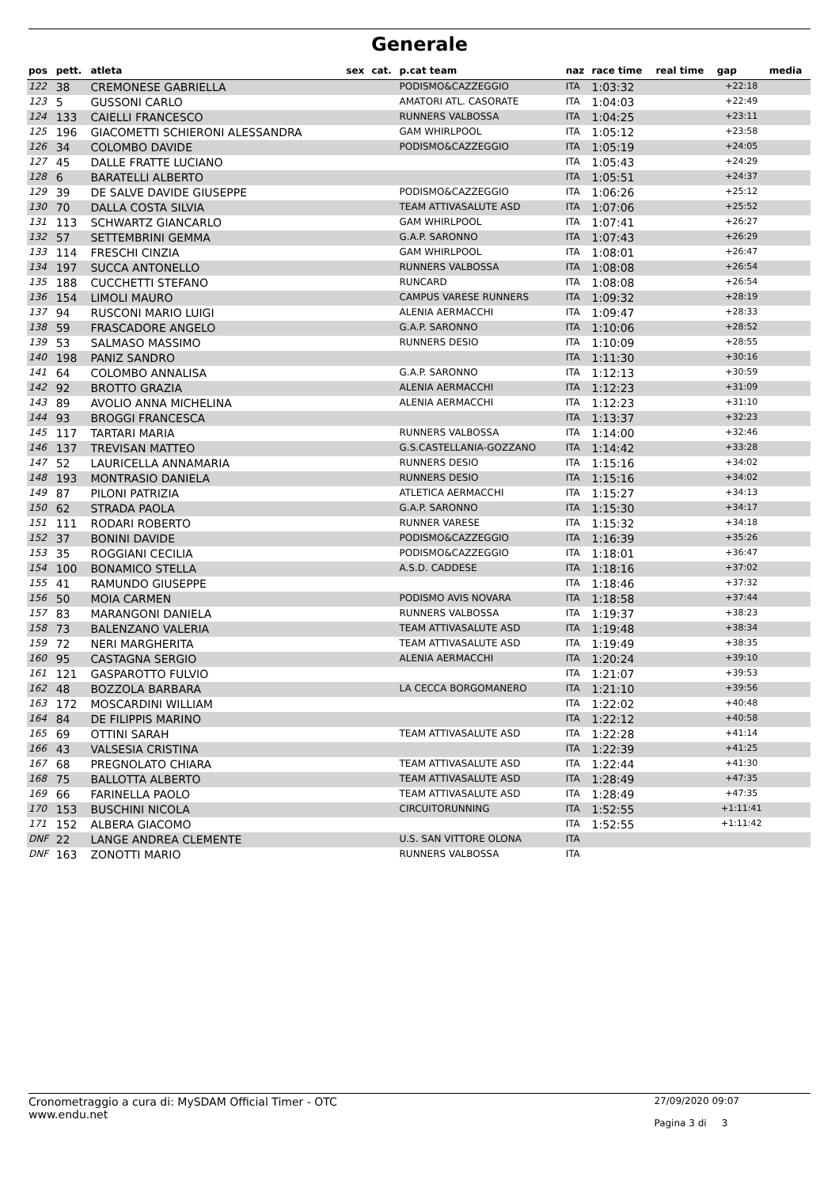Generale
| pos | pett. | atleta | sex | cat. | p.cat team | naz | race time | real time | gap | media |
| --- | --- | --- | --- | --- | --- | --- | --- | --- | --- | --- |
| 122 | 38 | CREMONESE GABRIELLA | | | PODISMO&CAZZEGGIO | ITA | 1:03:32 | | +22:18 | |
| 123 | 5 | GUSSONI CARLO | | | AMATORI ATL. CASORATE | ITA | 1:04:03 | | +22:49 | |
| 124 | 133 | CAIELLI FRANCESCO | | | RUNNERS VALBOSSA | ITA | 1:04:25 | | +23:11 | |
| 125 | 196 | GIACOMETTI SCHIERONI ALESSANDRA | | | GAM WHIRLPOOL | ITA | 1:05:12 | | +23:58 | |
| 126 | 34 | COLOMBO DAVIDE | | | PODISMO&CAZZEGGIO | ITA | 1:05:19 | | +24:05 | |
| 127 | 45 | DALLE FRATTE LUCIANO | | | | ITA | 1:05:43 | | +24:29 | |
| 128 | 6 | BARATELLI ALBERTO | | | | ITA | 1:05:51 | | +24:37 | |
| 129 | 39 | DE SALVE DAVIDE GIUSEPPE | | | PODISMO&CAZZEGGIO | ITA | 1:06:26 | | +25:12 | |
| 130 | 70 | DALLA COSTA SILVIA | | | TEAM ATTIVASALUTE ASD | ITA | 1:07:06 | | +25:52 | |
| 131 | 113 | SCHWARTZ GIANCARLO | | | GAM WHIRLPOOL | ITA | 1:07:41 | | +26:27 | |
| 132 | 57 | SETTEMBRINI GEMMA | | | G.A.P. SARONNO | ITA | 1:07:43 | | +26:29 | |
| 133 | 114 | FRESCHI CINZIA | | | GAM WHIRLPOOL | ITA | 1:08:01 | | +26:47 | |
| 134 | 197 | SUCCA ANTONELLO | | | RUNNERS VALBOSSA | ITA | 1:08:08 | | +26:54 | |
| 135 | 188 | CUCCHETTI STEFANO | | | RUNCARD | ITA | 1:08:08 | | +26:54 | |
| 136 | 154 | LIMOLI MAURO | | | CAMPUS VARESE RUNNERS | ITA | 1:09:32 | | +28:19 | |
| 137 | 94 | RUSCONI MARIO LUIGI | | | ALENIA AERMACCHI | ITA | 1:09:47 | | +28:33 | |
| 138 | 59 | FRASCADORE ANGELO | | | G.A.P. SARONNO | ITA | 1:10:06 | | +28:52 | |
| 139 | 53 | SALMASO MASSIMO | | | RUNNERS DESIO | ITA | 1:10:09 | | +28:55 | |
| 140 | 198 | PANIZ SANDRO | | | | ITA | 1:11:30 | | +30:16 | |
| 141 | 64 | COLOMBO ANNALISA | | | G.A.P. SARONNO | ITA | 1:12:13 | | +30:59 | |
| 142 | 92 | BROTTO GRAZIA | | | ALENIA AERMACCHI | ITA | 1:12:23 | | +31:09 | |
| 143 | 89 | AVOLIO ANNA MICHELINA | | | ALENIA AERMACCHI | ITA | 1:12:23 | | +31:10 | |
| 144 | 93 | BROGGI FRANCESCA | | | | ITA | 1:13:37 | | +32:23 | |
| 145 | 117 | TARTARI MARIA | | | RUNNERS VALBOSSA | ITA | 1:14:00 | | +32:46 | |
| 146 | 137 | TREVISAN MATTEO | | | G.S.CASTELLANIA-GOZZANO | ITA | 1:14:42 | | +33:28 | |
| 147 | 52 | LAURICELLA ANNAMARIA | | | RUNNERS DESIO | ITA | 1:15:16 | | +34:02 | |
| 148 | 193 | MONTRASIO DANIELA | | | RUNNERS DESIO | ITA | 1:15:16 | | +34:02 | |
| 149 | 87 | PILONI PATRIZIA | | | ATLETICA AERMACCHI | ITA | 1:15:27 | | +34:13 | |
| 150 | 62 | STRADA PAOLA | | | G.A.P. SARONNO | ITA | 1:15:30 | | +34:17 | |
| 151 | 111 | RODARI ROBERTO | | | RUNNER VARESE | ITA | 1:15:32 | | +34:18 | |
| 152 | 37 | BONINI DAVIDE | | | PODISMO&CAZZEGGIO | ITA | 1:16:39 | | +35:26 | |
| 153 | 35 | ROGGIANI CECILIA | | | PODISMO&CAZZEGGIO | ITA | 1:18:01 | | +36:47 | |
| 154 | 100 | BONAMICO STELLA | | | A.S.D. CADDESE | ITA | 1:18:16 | | +37:02 | |
| 155 | 41 | RAMUNDO GIUSEPPE | | | | ITA | 1:18:46 | | +37:32 | |
| 156 | 50 | MOIA CARMEN | | | PODISMO AVIS NOVARA | ITA | 1:18:58 | | +37:44 | |
| 157 | 83 | MARANGONI DANIELA | | | RUNNERS VALBOSSA | ITA | 1:19:37 | | +38:23 | |
| 158 | 73 | BALENZANO VALERIA | | | TEAM ATTIVASALUTE ASD | ITA | 1:19:48 | | +38:34 | |
| 159 | 72 | NERI MARGHERITA | | | TEAM ATTIVASALUTE ASD | ITA | 1:19:49 | | +38:35 | |
| 160 | 95 | CASTAGNA SERGIO | | | ALENIA AERMACCHI | ITA | 1:20:24 | | +39:10 | |
| 161 | 121 | GASPAROTTO FULVIO | | | | ITA | 1:21:07 | | +39:53 | |
| 162 | 48 | BOZZOLA BARBARA | | | LA CECCA BORGOMANERO | ITA | 1:21:10 | | +39:56 | |
| 163 | 172 | MOSCARDINI WILLIAM | | | | ITA | 1:22:02 | | +40:48 | |
| 164 | 84 | DE FILIPPIS MARINO | | | | ITA | 1:22:12 | | +40:58 | |
| 165 | 69 | OTTINI SARAH | | | TEAM ATTIVASALUTE ASD | ITA | 1:22:28 | | +41:14 | |
| 166 | 43 | VALSESIA CRISTINA | | | | ITA | 1:22:39 | | +41:25 | |
| 167 | 68 | PREGNOLATO CHIARA | | | TEAM ATTIVASALUTE ASD | ITA | 1:22:44 | | +41:30 | |
| 168 | 75 | BALLOTTA ALBERTO | | | TEAM ATTIVASALUTE ASD | ITA | 1:28:49 | | +47:35 | |
| 169 | 66 | FARINELLA PAOLO | | | TEAM ATTIVASALUTE ASD | ITA | 1:28:49 | | +47:35 | |
| 170 | 153 | BUSCHINI NICOLA | | | CIRCUITORUNNING | ITA | 1:52:55 | | +1:11:41 | |
| 171 | 152 | ALBERA GIACOMO | | | | ITA | 1:52:55 | | +1:11:42 | |
| DNF | 22 | LANGE ANDREA CLEMENTE | | | U.S. SAN VITTORE OLONA | ITA | | | | |
| DNF | 163 | ZONOTTI MARIO | | | RUNNERS VALBOSSA | ITA | | | | |
Cronometraggio a cura di: MySDAM Official Timer - OTC
www.endu.net
27/09/2020 09:07
Pagina 3 di 3